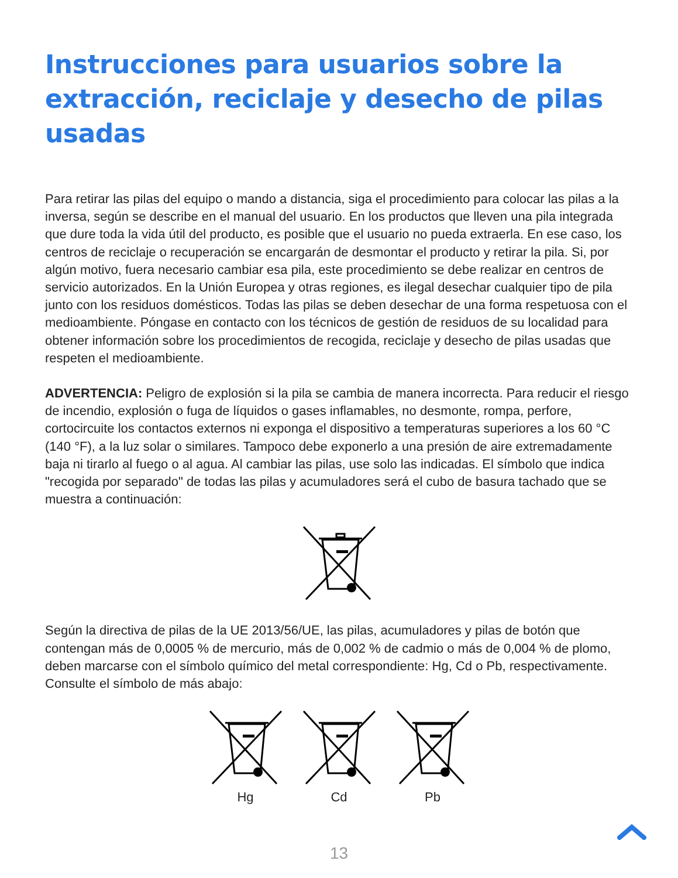Instrucciones para usuarios sobre la extracción, reciclaje y desecho de pilas usadas
Para retirar las pilas del equipo o mando a distancia, siga el procedimiento para colocar las pilas a la inversa, según se describe en el manual del usuario. En los productos que lleven una pila integrada que dure toda la vida útil del producto, es posible que el usuario no pueda extraerla. En ese caso, los centros de reciclaje o recuperación se encargarán de desmontar el producto y retirar la pila. Si, por algún motivo, fuera necesario cambiar esa pila, este procedimiento se debe realizar en centros de servicio autorizados. En la Unión Europea y otras regiones, es ilegal desechar cualquier tipo de pila junto con los residuos domésticos. Todas las pilas se deben desechar de una forma respetuosa con el medioambiente. Póngase en contacto con los técnicos de gestión de residuos de su localidad para obtener información sobre los procedimientos de recogida, reciclaje y desecho de pilas usadas que respeten el medioambiente.
ADVERTENCIA: Peligro de explosión si la pila se cambia de manera incorrecta. Para reducir el riesgo de incendio, explosión o fuga de líquidos o gases inflamables, no desmonte, rompa, perfore, cortocircuite los contactos externos ni exponga el dispositivo a temperaturas superiores a los 60 °C (140 °F), a la luz solar o similares. Tampoco debe exponerlo a una presión de aire extremadamente baja ni tirarlo al fuego o al agua. Al cambiar las pilas, use solo las indicadas. El símbolo que indica "recogida por separado" de todas las pilas y acumuladores será el cubo de basura tachado que se muestra a continuación:
Según la directiva de pilas de la UE 2013/56/UE, las pilas, acumuladores y pilas de botón que contengan más de 0,0005 % de mercurio, más de 0,002 % de cadmio o más de 0,004 % de plomo, deben marcarse con el símbolo químico del metal correspondiente: Hg, Cd o Pb, respectivamente. Consulte el símbolo de más abajo:
Hg
Cd
Pb
13